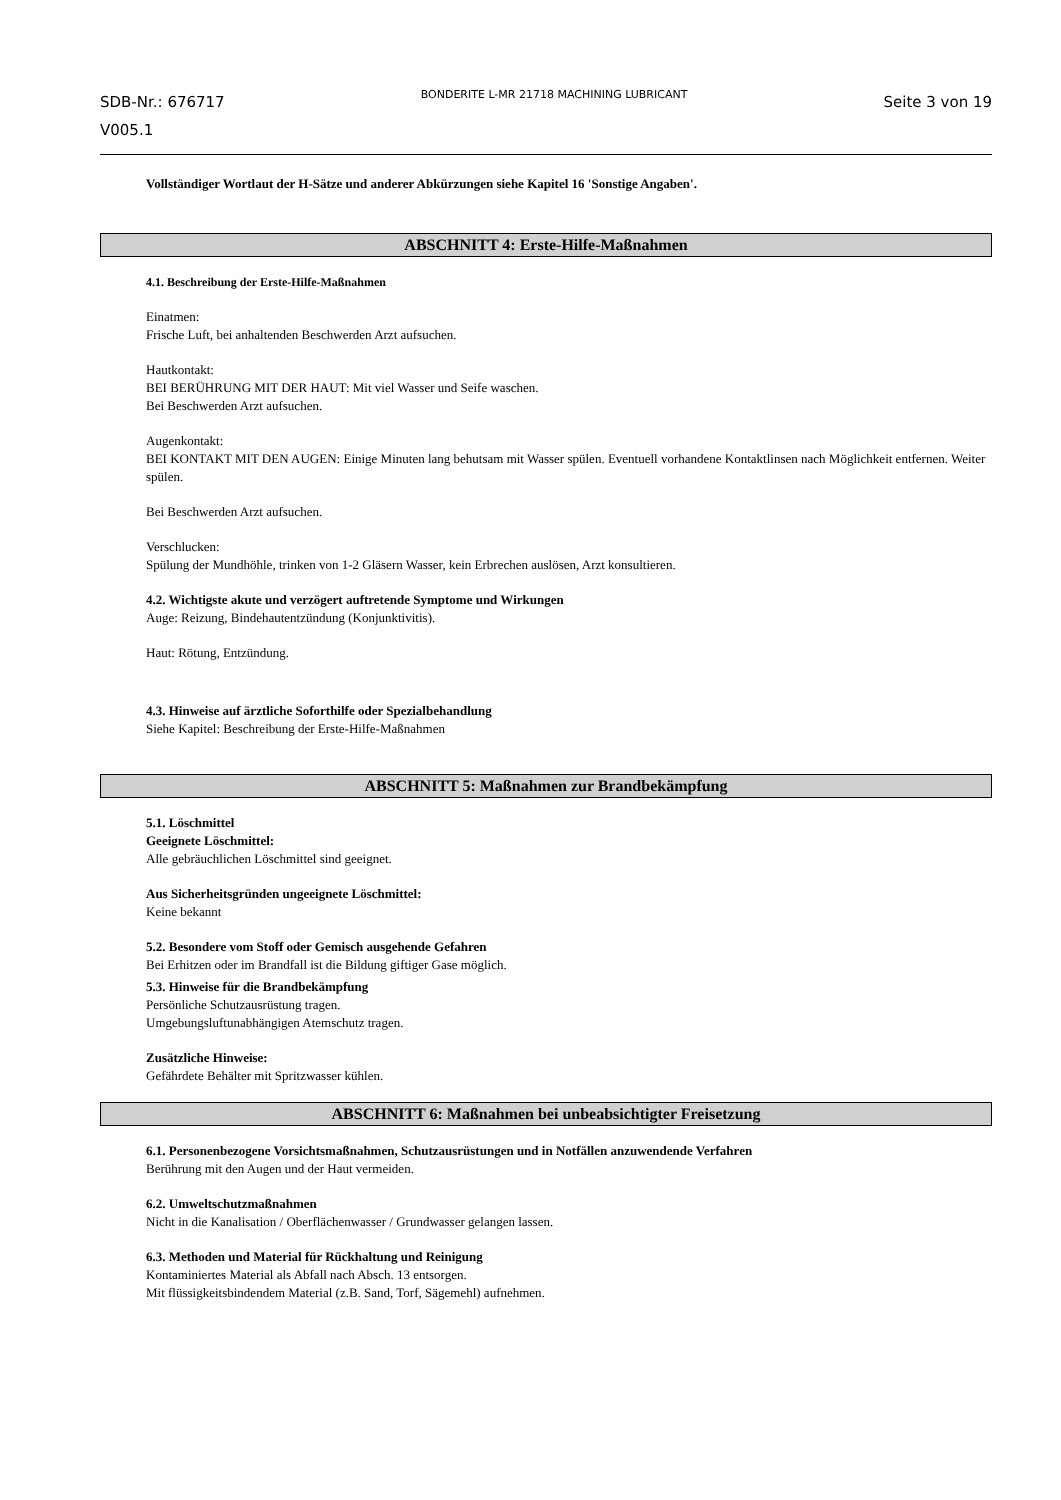SDB-Nr.: 676717
V005.1
BONDERITE L-MR 21718 MACHINING LUBRICANT
Seite 3 von 19
Vollständiger Wortlaut der H-Sätze und anderer Abkürzungen siehe Kapitel 16 'Sonstige Angaben'.
ABSCHNITT 4: Erste-Hilfe-Maßnahmen
4.1. Beschreibung der Erste-Hilfe-Maßnahmen
Einatmen:
Frische Luft, bei anhaltenden Beschwerden Arzt aufsuchen.
Hautkontakt:
BEI BERÜHRUNG MIT DER HAUT: Mit viel Wasser und Seife waschen.
Bei Beschwerden Arzt aufsuchen.
Augenkontakt:
BEI KONTAKT MIT DEN AUGEN: Einige Minuten lang behutsam mit Wasser spülen. Eventuell vorhandene Kontaktlinsen nach Möglichkeit entfernen. Weiter spülen.
Bei Beschwerden Arzt aufsuchen.
Verschlucken:
Spülung der Mundhöhle, trinken von 1-2 Gläsern Wasser, kein Erbrechen auslösen, Arzt konsultieren.
4.2. Wichtigste akute und verzögert auftretende Symptome und Wirkungen
Auge: Reizung, Bindehautentzündung (Konjunktivitis).
Haut: Rötung, Entzündung.
4.3. Hinweise auf ärztliche Soforthilfe oder Spezialbehandlung
Siehe Kapitel: Beschreibung der Erste-Hilfe-Maßnahmen
ABSCHNITT 5: Maßnahmen zur Brandbekämpfung
5.1. Löschmittel
Geeignete Löschmittel:
Alle gebräuchlichen Löschmittel sind geeignet.
Aus Sicherheitsgründen ungeeignete Löschmittel:
Keine bekannt
5.2. Besondere vom Stoff oder Gemisch ausgehende Gefahren
Bei Erhitzen oder im Brandfall ist die Bildung giftiger Gase möglich.
5.3. Hinweise für die Brandbekämpfung
Persönliche Schutzausrüstung tragen.
Umgebungsluftunabhängigen Atemschutz tragen.
Zusätzliche Hinweise:
Gefährdete Behälter mit Spritzwasser kühlen.
ABSCHNITT 6: Maßnahmen bei unbeabsichtigter Freisetzung
6.1. Personenbezogene Vorsichtsmaßnahmen, Schutzausrüstungen und in Notfällen anzuwendende Verfahren
Berührung mit den Augen und der Haut vermeiden.
6.2. Umweltschutzmaßnahmen
Nicht in die Kanalisation / Oberflächenwasser / Grundwasser gelangen lassen.
6.3. Methoden und Material für Rückhaltung und Reinigung
Kontaminiertes Material als Abfall nach Absch. 13 entsorgen.
Mit flüssigkeitsbindendem Material (z.B. Sand, Torf, Sägemehl) aufnehmen.